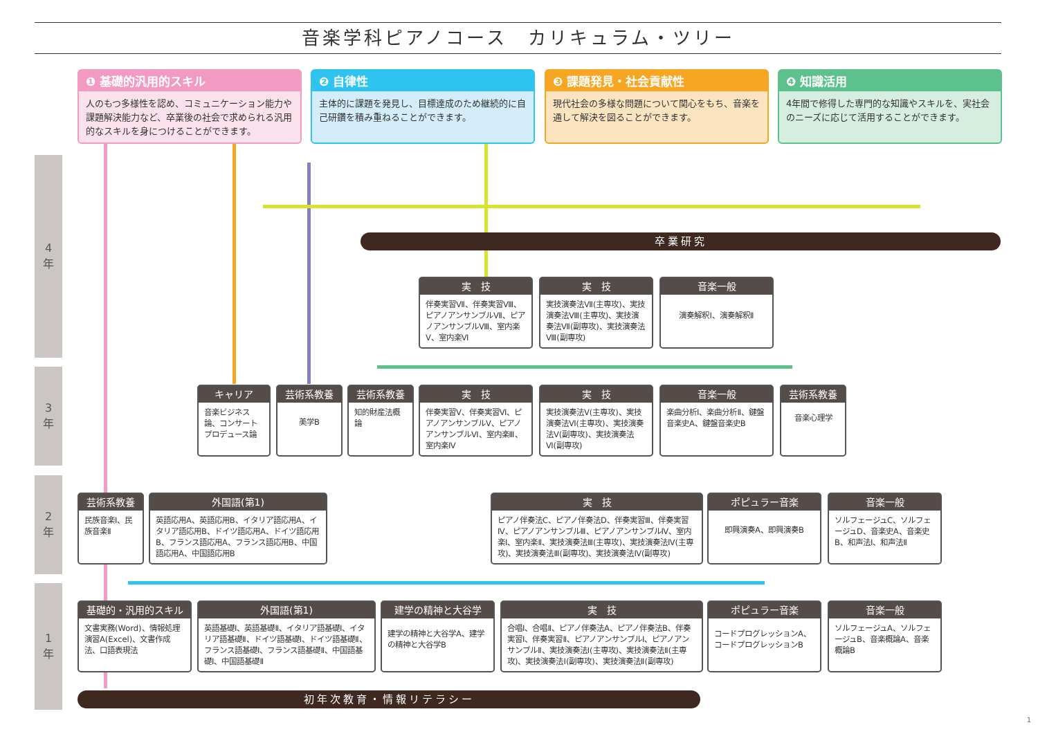音楽学科ピアノコース　カリキュラム・ツリー
❶ 基礎的汎用的スキル
人のもつ多様性を認め、コミュニケーション能力や課題解決能力など、卒業後の社会で求められる汎用的なスキルを身につけることができます。
❷ 自律性
主体的に課題を発見し、目標達成のため継続的に自己研鑽を積み重ねることができます。
❸ 課題発見・社会貢献性
現代社会の多様な問題について関心をもち、音楽を通して解決を図ることができます。
❹ 知識活用
4年間で修得した専門的な知識やスキルを、実社会のニーズに応じて活用することができます。
4
年
3
年
2
年
1
年
卒業研究
実　技
伴奏実習Ⅶ、伴奏実習Ⅷ、ピアノアンサンブルⅦ、ピアノアンサンブルⅧ、室内楽Ⅴ、室内楽Ⅵ
実　技
実技演奏法Ⅶ(主専攻)、実技演奏法Ⅷ(主専攻)、実技演奏法Ⅶ(副専攻)、実技演奏法Ⅷ(副専攻)
音楽一般
演奏解釈Ⅰ、演奏解釈Ⅱ
キャリア
音楽ビジネス論、コンサートプロデュース論
芸術系教養
美学B
芸術系教養
知的財産法概論
実　技
伴奏実習Ⅴ、伴奏実習Ⅵ、ピアノアンサンブルⅤ、ピアノアンサンブルⅥ、室内楽Ⅲ、室内楽Ⅳ
実　技
実技演奏法Ⅴ(主専攻)、実技演奏法Ⅵ(主専攻)、実技演奏法Ⅴ(副専攻)、実技演奏法Ⅵ(副専攻)
音楽一般
楽曲分析Ⅰ、楽曲分析Ⅱ、鍵盤音楽史A、鍵盤音楽史B
芸術系教養
音楽心理学
芸術系教養
民族音楽Ⅰ、民族音楽Ⅱ
外国語(第1)
英語応用A、英語応用B、イタリア語応用A、イタリア語応用B、ドイツ語応用A、ドイツ語応用B、フランス語応用A、フランス語応用B、中国語応用A、中国語応用B
実　技
ピアノ伴奏法C、ピアノ伴奏法D、伴奏実習Ⅲ、伴奏実習Ⅳ、ピアノアンサンブルⅢ、ピアノアンサンブルⅣ、室内楽Ⅰ、室内楽Ⅱ、実技演奏法Ⅲ(主専攻)、実技演奏法Ⅳ(主専攻)、実技演奏法Ⅲ(副専攻)、実技演奏法Ⅳ(副専攻)
ポピュラー音楽
即興演奏A、即興演奏B
音楽一般
ソルフェージュC、ソルフェージュD、音楽史A、音楽史B、和声法Ⅰ、和声法Ⅱ
基礎的・汎用的スキル
文書実務(Word)、情報処理演習A(Excel)、文書作成法、口語表現法
外国語(第1)
英語基礎Ⅰ、英語基礎Ⅱ、イタリア語基礎Ⅰ、イタリア語基礎Ⅱ、ドイツ語基礎Ⅰ、ドイツ語基礎Ⅱ、フランス語基礎Ⅰ、フランス語基礎Ⅱ、中国語基礎Ⅰ、中国語基礎Ⅱ
建学の精神と大谷学
建学の精神と大谷学A、建学の精神と大谷学B
実　技
合唱Ⅰ、合唱Ⅱ、ピアノ伴奏法A、ピアノ伴奏法B、伴奏実習Ⅰ、伴奏実習Ⅱ、ピアノアンサンブルⅠ、ピアノアンサンブルⅡ、実技演奏法Ⅰ(主専攻)、実技演奏法Ⅱ(主専攻)、実技演奏法Ⅰ(副専攻)、実技演奏法Ⅱ(副専攻)
ポピュラー音楽
コードプログレッションA、コードプログレッションB
音楽一般
ソルフェージュA、ソルフェージュB、音楽概論A、音楽概論B
初年次教育・情報リテラシー
1